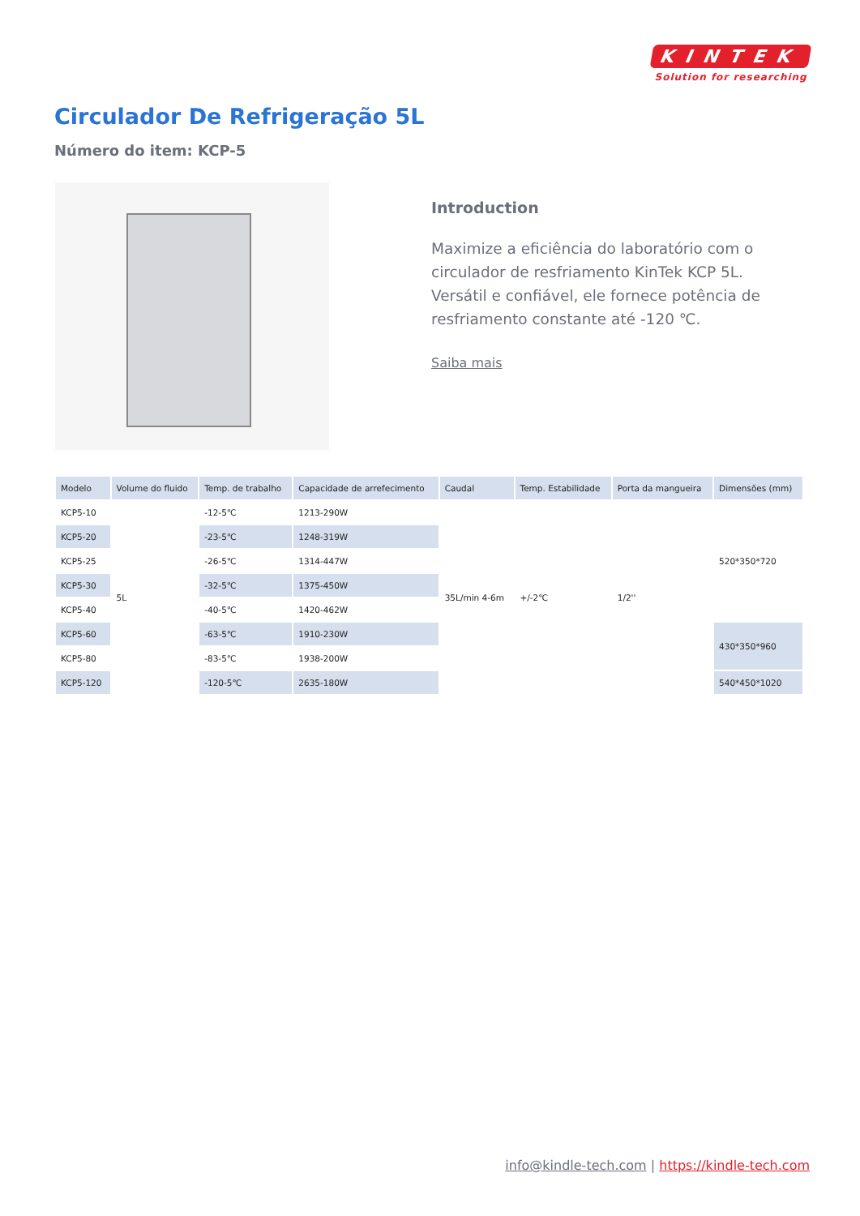KINTEK
Solution for researching
Circulador De Refrigeração 5L
Número do item: KCP-5
Introduction
Maximize a eficiência do laboratório com o circulador de resfriamento KinTek KCP 5L. Versátil e confiável, ele fornece potência de resfriamento constante até -120 ℃.
Saiba mais
| Modelo | Volume do fluido | Temp. de trabalho | Capacidade de arrefecimento | Caudal | Temp. Estabilidade | Porta da mangueira | Dimensões (mm) |
| --- | --- | --- | --- | --- | --- | --- | --- |
| KCP5-10 | 5L | -12-5℃ | 1213-290W | 35L/min 4-6m | +/-2℃ | 1/2'' | 520*350*720 |
| KCP5-20 | | -23-5℃ | 1248-319W | | | | |
| KCP5-25 | | -26-5℃ | 1314-447W | | | | |
| KCP5-30 | | -32-5℃ | 1375-450W | | | | |
| KCP5-40 | | -40-5℃ | 1420-462W | | | | |
| KCP5-60 | | -63-5℃ | 1910-230W | | | | 430*350*960 |
| KCP5-80 | | -83-5℃ | 1938-200W | | | | |
| KCP5-120 | | -120-5℃ | 2635-180W | | | | 540*450*1020 |
info@kindle-tech.com | https://kindle-tech.com